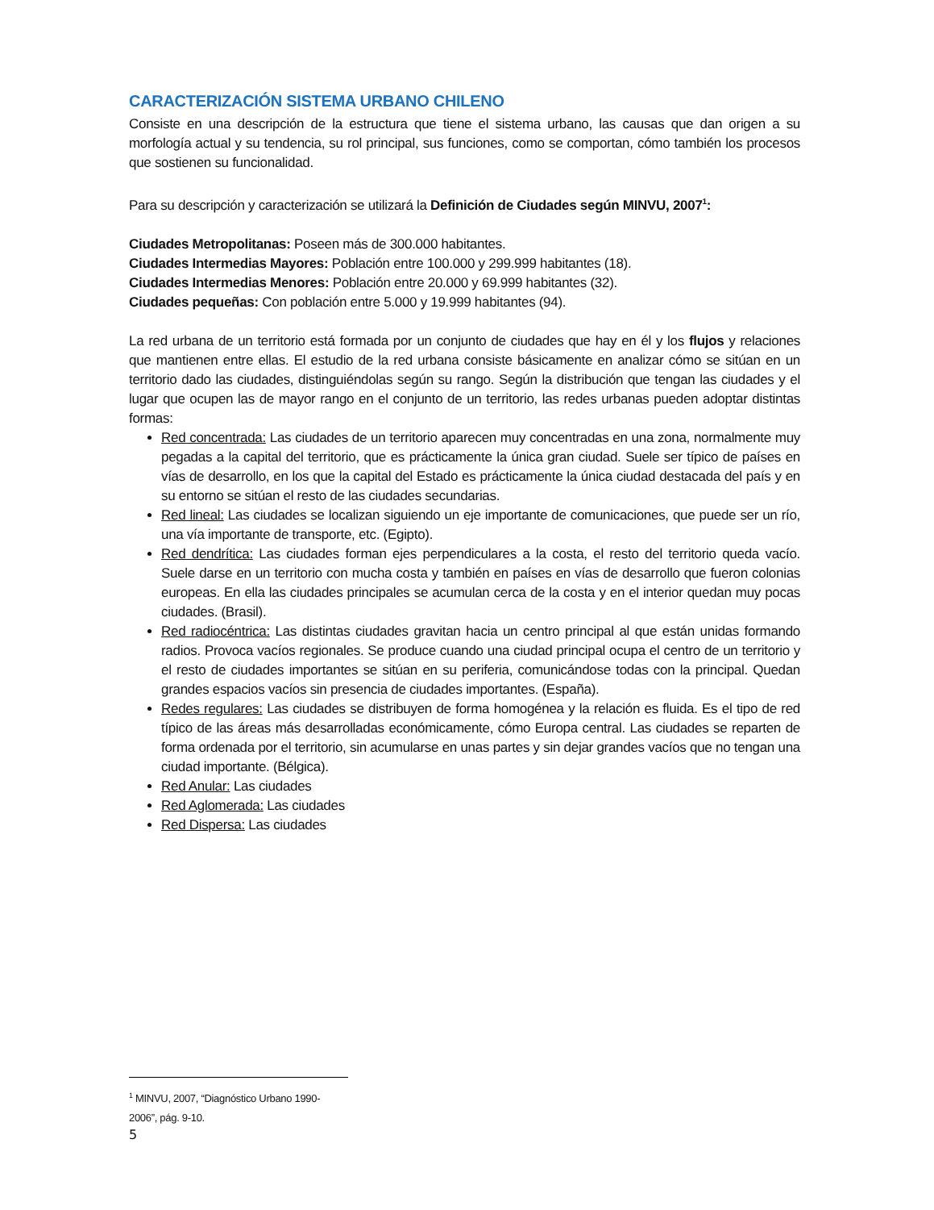CARACTERIZACIÓN SISTEMA URBANO CHILENO
Consiste en una descripción de la estructura que tiene el sistema urbano, las causas que dan origen a su morfología actual y su tendencia, su rol principal, sus funciones, como se comportan, cómo también los procesos que sostienen su funcionalidad.
Para su descripción y caracterización se utilizará la Definición de Ciudades según MINVU, 2007<sup>1</sup>:
Ciudades Metropolitanas: Poseen más de 300.000 habitantes.
Ciudades Intermedias Mayores: Población entre 100.000 y 299.999 habitantes (18).
Ciudades Intermedias Menores: Población entre 20.000 y 69.999 habitantes (32).
Ciudades pequeñas: Con población entre 5.000 y 19.999 habitantes (94).
La red urbana de un territorio está formada por un conjunto de ciudades que hay en él y los flujos y relaciones que mantienen entre ellas. El estudio de la red urbana consiste básicamente en analizar cómo se sitúan en un territorio dado las ciudades, distinguiéndolas según su rango. Según la distribución que tengan las ciudades y el lugar que ocupen las de mayor rango en el conjunto de un territorio, las redes urbanas pueden adoptar distintas formas:
Red concentrada: Las ciudades de un territorio aparecen muy concentradas en una zona, normalmente muy pegadas a la capital del territorio, que es prácticamente la única gran ciudad. Suele ser típico de países en vías de desarrollo, en los que la capital del Estado es prácticamente la única ciudad destacada del país y en su entorno se sitúan el resto de las ciudades secundarias.
Red lineal: Las ciudades se localizan siguiendo un eje importante de comunicaciones, que puede ser un río, una vía importante de transporte, etc. (Egipto).
Red dendrítica: Las ciudades forman ejes perpendiculares a la costa, el resto del territorio queda vacío. Suele darse en un territorio con mucha costa y también en países en vías de desarrollo que fueron colonias europeas. En ella las ciudades principales se acumulan cerca de la costa y en el interior quedan muy pocas ciudades. (Brasil).
Red radiocéntrica: Las distintas ciudades gravitan hacia un centro principal al que están unidas formando radios. Provoca vacíos regionales. Se produce cuando una ciudad principal ocupa el centro de un territorio y el resto de ciudades importantes se sitúan en su periferia, comunicándose todas con la principal. Quedan grandes espacios vacíos sin presencia de ciudades importantes. (España).
Redes regulares: Las ciudades se distribuyen de forma homogénea y la relación es fluida. Es el tipo de red típico de las áreas más desarrolladas económicamente, cómo Europa central. Las ciudades se reparten de forma ordenada por el territorio, sin acumularse en unas partes y sin dejar grandes vacíos que no tengan una ciudad importante. (Bélgica).
Red Anular: Las ciudades
Red Aglomerada: Las ciudades
Red Dispersa: Las ciudades
<sup>1</sup> MINVU, 2007, “Diagnóstico Urbano 1990-2006”, pág. 9-10.
5